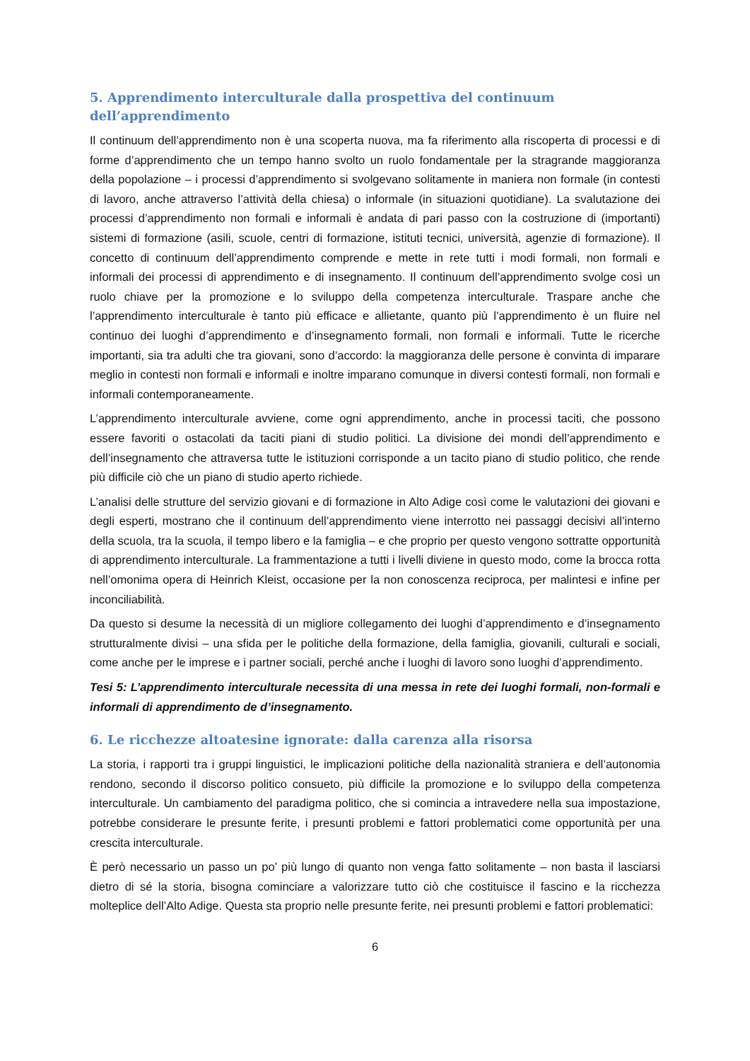5. Apprendimento interculturale dalla prospettiva del continuum dell’apprendimento
Il continuum dell’apprendimento non è una scoperta nuova, ma fa riferimento alla riscoperta di processi e di forme d’apprendimento che un tempo hanno svolto un ruolo fondamentale per la stragrande maggioranza della popolazione – i processi d’apprendimento si svolgevano solitamente in maniera non formale (in contesti di lavoro, anche attraverso l’attività della chiesa) o informale (in situazioni quotidiane). La svalutazione dei processi d’apprendimento non formali e informali è andata di pari passo con la costruzione di (importanti) sistemi di formazione (asili, scuole, centri di formazione, istituti tecnici, università, agenzie di formazione). Il concetto di continuum dell’apprendimento comprende e mette in rete tutti i modi formali, non formali e informali dei processi di apprendimento e di insegnamento. Il continuum dell’apprendimento svolge così un ruolo chiave per la promozione e lo sviluppo della competenza interculturale. Traspare anche che l’apprendimento interculturale è tanto più efficace e allietante, quanto più l’apprendimento è un fluire nel continuo dei luoghi d’apprendimento e d’insegnamento formali, non formali e informali. Tutte le ricerche importanti, sia tra adulti che tra giovani, sono d’accordo: la maggioranza delle persone è convinta di imparare meglio in contesti non formali e informali e inoltre imparano comunque in diversi contesti formali, non formali e informali contemporaneamente.
L’apprendimento interculturale avviene, come ogni apprendimento, anche in processi taciti, che possono essere favoriti o ostacolati da taciti piani di studio politici. La divisione dei mondi dell’apprendimento e dell’insegnamento che attraversa tutte le istituzioni corrisponde a un tacito piano di studio politico, che rende più difficile ciò che un piano di studio aperto richiede.
L’analisi delle strutture del servizio giovani e di formazione in Alto Adige così come le valutazioni dei giovani e degli esperti, mostrano che il continuum dell’apprendimento viene interrotto nei passaggi decisivi all’interno della scuola, tra la scuola, il tempo libero e la famiglia – e che proprio per questo vengono sottratte opportunità di apprendimento interculturale. La frammentazione a tutti i livelli diviene in questo modo, come la brocca rotta nell’omonima opera di Heinrich Kleist, occasione per la non conoscenza reciproca, per malintesi e infine per inconciliabilità.
Da questo si desume la necessità di un migliore collegamento dei luoghi d’apprendimento e d’insegnamento strutturalmente divisi – una sfida per le politiche della formazione, della famiglia, giovanili, culturali e sociali, come anche per le imprese e i partner sociali, perché anche i luoghi di lavoro sono luoghi d’apprendimento.
Tesi 5: L’apprendimento interculturale necessita di una messa in rete dei luoghi formali, non-formali e informali di apprendimento de d’insegnamento.
6. Le ricchezze altoatesine ignorate: dalla carenza alla risorsa
La storia, i rapporti tra i gruppi linguistici, le implicazioni politiche della nazionalità straniera e dell’autonomia rendono, secondo il discorso politico consueto, più difficile la promozione e lo sviluppo della competenza interculturale. Un cambiamento del paradigma politico, che si comincia a intravedere nella sua impostazione, potrebbe considerare le presunte ferite, i presunti problemi e fattori problematici come opportunità per una crescita interculturale.
È però necessario un passo un po’ più lungo di quanto non venga fatto solitamente – non basta il lasciarsi dietro di sé la storia, bisogna cominciare a valorizzare tutto ciò che costituisce il fascino e la ricchezza molteplice dell’Alto Adige. Questa sta proprio nelle presunte ferite, nei presunti problemi e fattori problematici:
6